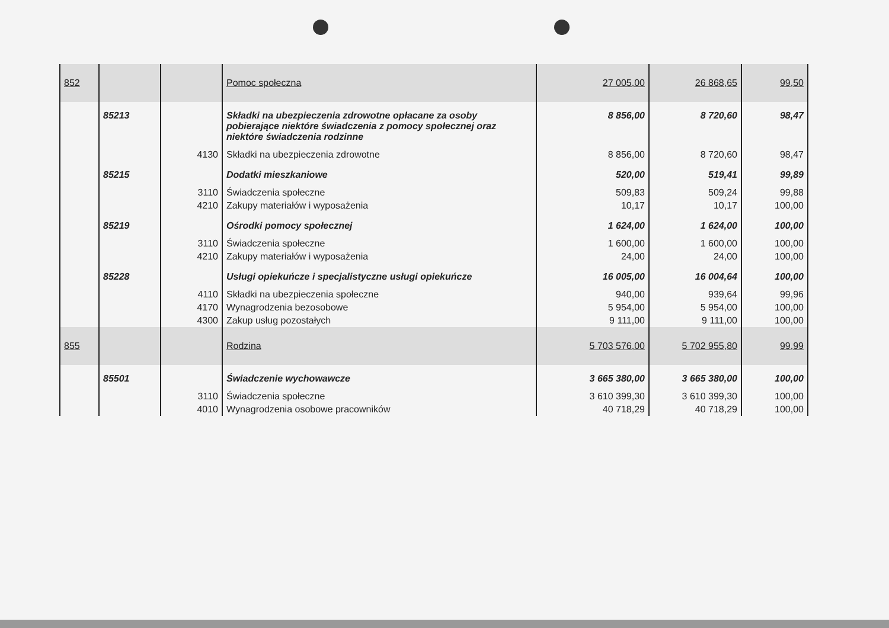| 852 | | | Pomoc społeczna | 27 005,00 | 26 868,65 | 99,50 |
| | 85213 | | Składki na ubezpieczenia zdrowotne opłacane za osoby pobierające niektóre świadczenia z pomocy społecznej oraz niektóre świadczenia rodzinne | 8 856,00 | 8 720,60 | 98,47 |
| | | 4130 | Składki na ubezpieczenia zdrowotne | 8 856,00 | 8 720,60 | 98,47 |
| | 85215 | | Dodatki mieszkaniowe | 520,00 | 519,41 | 99,89 |
| | | 3110 | Świadczenia społeczne | 509,83 | 509,24 | 99,88 |
| | | 4210 | Zakupy materiałów i wyposażenia | 10,17 | 10,17 | 100,00 |
| | 85219 | | Ośrodki pomocy społecznej | 1 624,00 | 1 624,00 | 100,00 |
| | | 3110 | Świadczenia społeczne | 1 600,00 | 1 600,00 | 100,00 |
| | | 4210 | Zakupy materiałów i wyposażenia | 24,00 | 24,00 | 100,00 |
| | 85228 | | Usługi opiekuńcze i specjalistyczne usługi opiekuńcze | 16 005,00 | 16 004,64 | 100,00 |
| | | 4110 | Składki na ubezpieczenia społeczne | 940,00 | 939,64 | 99,96 |
| | | 4170 | Wynagrodzenia bezosobowe | 5 954,00 | 5 954,00 | 100,00 |
| | | 4300 | Zakup usług pozostałych | 9 111,00 | 9 111,00 | 100,00 |
| 855 | | | Rodzina | 5 703 576,00 | 5 702 955,80 | 99,99 |
| | 85501 | | Świadczenie wychowawcze | 3 665 380,00 | 3 665 380,00 | 100,00 |
| | | 3110 | Świadczenia społeczne | 3 610 399,30 | 3 610 399,30 | 100,00 |
| | | 4010 | Wynagrodzenia osobowe pracowników | 40 718,29 | 40 718,29 | 100,00 |